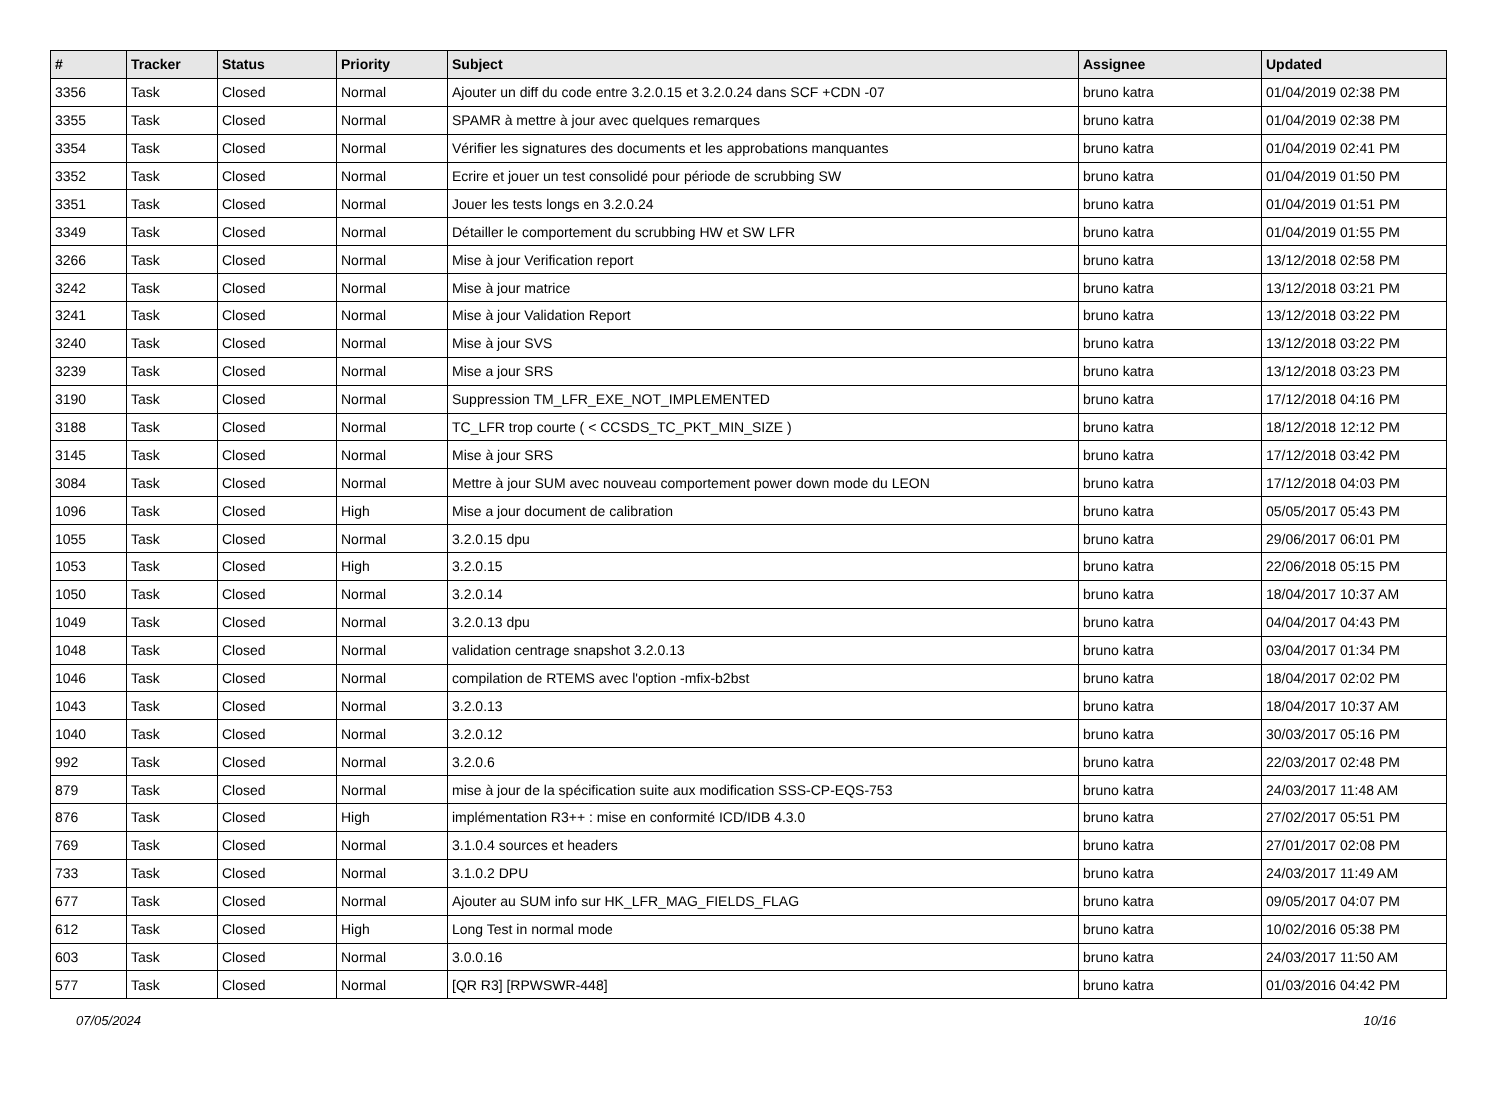| # | Tracker | Status | Priority | Subject | Assignee | Updated |
| --- | --- | --- | --- | --- | --- | --- |
| 3356 | Task | Closed | Normal | Ajouter un diff du code entre 3.2.0.15 et 3.2.0.24 dans SCF +CDN -07 | bruno katra | 01/04/2019 02:38 PM |
| 3355 | Task | Closed | Normal | SPAMR à mettre à jour avec quelques remarques | bruno katra | 01/04/2019 02:38 PM |
| 3354 | Task | Closed | Normal | Vérifier les signatures des documents et les approbations manquantes | bruno katra | 01/04/2019 02:41 PM |
| 3352 | Task | Closed | Normal | Ecrire et jouer un test consolidé pour période de scrubbing SW | bruno katra | 01/04/2019 01:50 PM |
| 3351 | Task | Closed | Normal | Jouer les tests longs en 3.2.0.24 | bruno katra | 01/04/2019 01:51 PM |
| 3349 | Task | Closed | Normal | Détailler le comportement du scrubbing HW et SW LFR | bruno katra | 01/04/2019 01:55 PM |
| 3266 | Task | Closed | Normal | Mise à jour Verification report | bruno katra | 13/12/2018 02:58 PM |
| 3242 | Task | Closed | Normal | Mise à jour matrice | bruno katra | 13/12/2018 03:21 PM |
| 3241 | Task | Closed | Normal | Mise à jour Validation Report | bruno katra | 13/12/2018 03:22 PM |
| 3240 | Task | Closed | Normal | Mise à jour SVS | bruno katra | 13/12/2018 03:22 PM |
| 3239 | Task | Closed | Normal | Mise a jour SRS | bruno katra | 13/12/2018 03:23 PM |
| 3190 | Task | Closed | Normal | Suppression TM_LFR_EXE_NOT_IMPLEMENTED | bruno katra | 17/12/2018 04:16 PM |
| 3188 | Task | Closed | Normal | TC_LFR trop courte ( < CCSDS_TC_PKT_MIN_SIZE ) | bruno katra | 18/12/2018 12:12 PM |
| 3145 | Task | Closed | Normal | Mise à jour SRS | bruno katra | 17/12/2018 03:42 PM |
| 3084 | Task | Closed | Normal | Mettre à jour SUM avec nouveau comportement power down mode du LEON | bruno katra | 17/12/2018 04:03 PM |
| 1096 | Task | Closed | High | Mise a jour document de calibration | bruno katra | 05/05/2017 05:43 PM |
| 1055 | Task | Closed | Normal | 3.2.0.15 dpu | bruno katra | 29/06/2017 06:01 PM |
| 1053 | Task | Closed | High | 3.2.0.15 | bruno katra | 22/06/2018 05:15 PM |
| 1050 | Task | Closed | Normal | 3.2.0.14 | bruno katra | 18/04/2017 10:37 AM |
| 1049 | Task | Closed | Normal | 3.2.0.13 dpu | bruno katra | 04/04/2017 04:43 PM |
| 1048 | Task | Closed | Normal | validation centrage snapshot 3.2.0.13 | bruno katra | 03/04/2017 01:34 PM |
| 1046 | Task | Closed | Normal | compilation de RTEMS avec l'option -mfix-b2bst | bruno katra | 18/04/2017 02:02 PM |
| 1043 | Task | Closed | Normal | 3.2.0.13 | bruno katra | 18/04/2017 10:37 AM |
| 1040 | Task | Closed | Normal | 3.2.0.12 | bruno katra | 30/03/2017 05:16 PM |
| 992 | Task | Closed | Normal | 3.2.0.6 | bruno katra | 22/03/2017 02:48 PM |
| 879 | Task | Closed | Normal | mise à jour de la spécification suite aux modification SSS-CP-EQS-753 | bruno katra | 24/03/2017 11:48 AM |
| 876 | Task | Closed | High | implémentation R3++ : mise en conformité ICD/IDB 4.3.0 | bruno katra | 27/02/2017 05:51 PM |
| 769 | Task | Closed | Normal | 3.1.0.4 sources et headers | bruno katra | 27/01/2017 02:08 PM |
| 733 | Task | Closed | Normal | 3.1.0.2 DPU | bruno katra | 24/03/2017 11:49 AM |
| 677 | Task | Closed | Normal | Ajouter au SUM info sur HK_LFR_MAG_FIELDS_FLAG | bruno katra | 09/05/2017 04:07 PM |
| 612 | Task | Closed | High | Long Test in normal mode | bruno katra | 10/02/2016 05:38 PM |
| 603 | Task | Closed | Normal | 3.0.0.16 | bruno katra | 24/03/2017 11:50 AM |
| 577 | Task | Closed | Normal | [QR R3] [RPWSWR-448] | bruno katra | 01/03/2016 04:42 PM |
07/05/2024 10/16